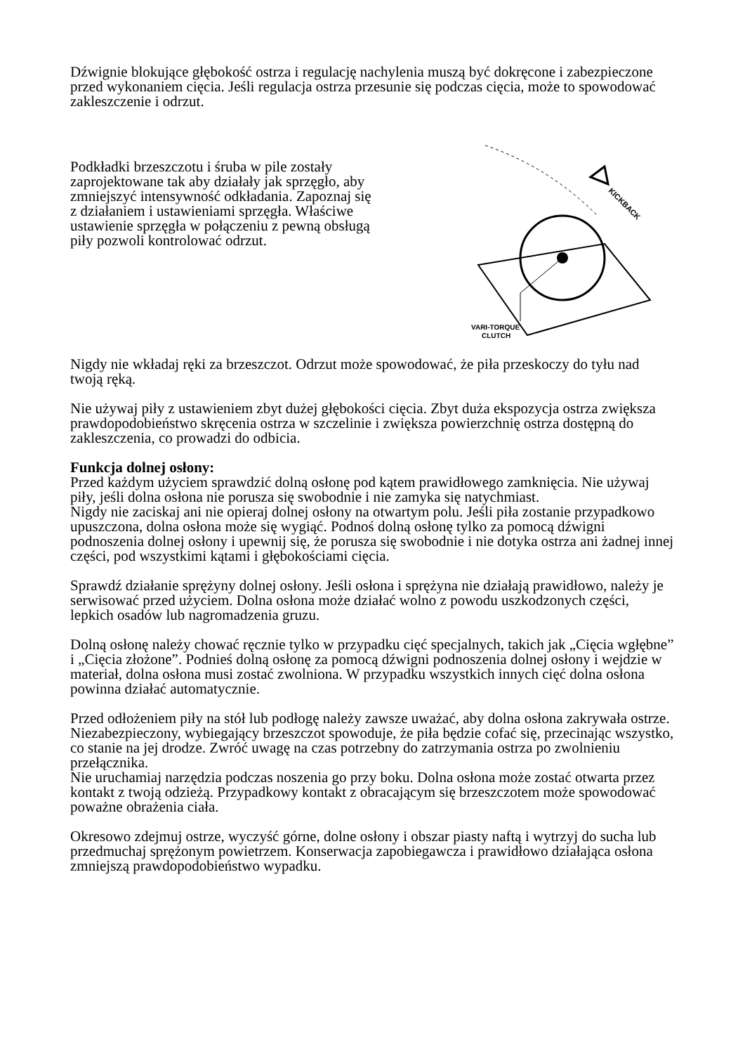Dźwignie blokujące głębokość ostrza i regulację nachylenia muszą być dokręcone i zabezpieczone przed wykonaniem cięcia. Jeśli regulacja ostrza przesunie się podczas cięcia, może to spowodować zakleszczenie i odrzut.
Podkładki brzeszczotu i śruba w pile zostały zaprojektowane tak aby działały jak sprzęgło, aby zmniejszyć intensywność odkładania. Zapoznaj się z działaniem i ustawieniami sprzęgła. Właściwe ustawienie sprzęgła w połączeniu z pewną obsługą piły pozwoli kontrolować odrzut.
KICKBACK
VARI-TORQUE
CLUTCH
Nigdy nie wkładaj ręki za brzeszczot. Odrzut może spowodować, że piła przeskoczy do tyłu nad twoją ręką.
Nie używaj piły z ustawieniem zbyt dużej głębokości cięcia. Zbyt duża ekspozycja ostrza zwiększa prawdopodobieństwo skręcenia ostrza w szczelinie i zwiększa powierzchnię ostrza dostępną do zakleszczenia, co prowadzi do odbicia.
Funkcja dolnej osłony:
Przed każdym użyciem sprawdzić dolną osłonę pod kątem prawidłowego zamknięcia. Nie używaj piły, jeśli dolna osłona nie porusza się swobodnie i nie zamyka się natychmiast.
Nigdy nie zaciskaj ani nie opieraj dolnej osłony na otwartym polu. Jeśli piła zostanie przypadkowo upuszczona, dolna osłona może się wygiąć. Podnoś dolną osłonę tylko za pomocą dźwigni podnoszenia dolnej osłony i upewnij się, że porusza się swobodnie i nie dotyka ostrza ani żadnej innej części, pod wszystkimi kątami i głębokościami cięcia.
Sprawdź działanie sprężyny dolnej osłony. Jeśli osłona i sprężyna nie działają prawidłowo, należy je serwisować przed użyciem. Dolna osłona może działać wolno z powodu uszkodzonych części, lepkich osadów lub nagromadzenia gruzu.
Dolną osłonę należy chować ręcznie tylko w przypadku cięć specjalnych, takich jak „Cięcia wgłębne” i „Cięcia złożone”. Podnieś dolną osłonę za pomocą dźwigni podnoszenia dolnej osłony i wejdzie w materiał, dolna osłona musi zostać zwolniona. W przypadku wszystkich innych cięć dolna osłona powinna działać automatycznie.
Przed odłożeniem piły na stół lub podłogę należy zawsze uważać, aby dolna osłona zakrywała ostrze. Niezabezpieczony, wybiegający brzeszczot spowoduje, że piła będzie cofać się, przecinając wszystko, co stanie na jej drodze. Zwróć uwagę na czas potrzebny do zatrzymania ostrza po zwolnieniu przełącznika.
Nie uruchamiaj narzędzia podczas noszenia go przy boku. Dolna osłona może zostać otwarta przez kontakt z twoją odzieżą. Przypadkowy kontakt z obracającym się brzeszczotem może spowodować poważne obrażenia ciała.
Okresowo zdejmuj ostrze, wyczyść górne, dolne osłony i obszar piasty naftą i wytrzyj do sucha lub przedmuchaj sprężonym powietrzem. Konserwacja zapobiegawcza i prawidłowo działająca osłona zmniejszą prawdopodobieństwo wypadku.